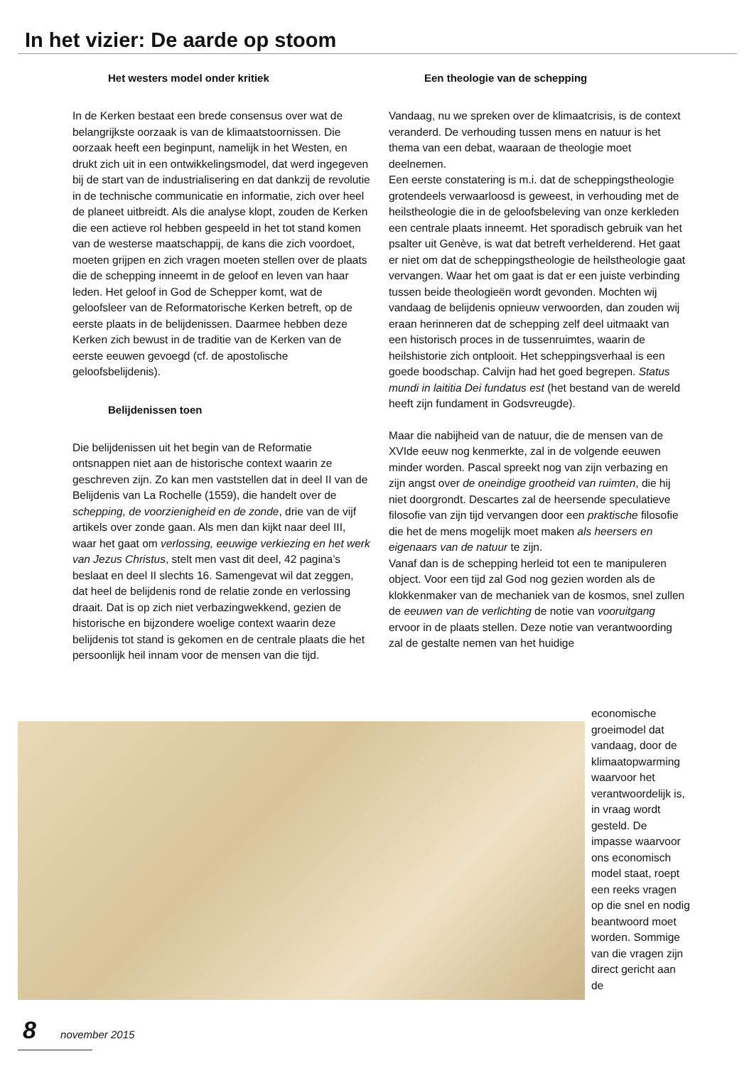In het vizier: De aarde op stoom
Het westers model onder kritiek
In de Kerken bestaat een brede consensus over wat de belangrijkste oorzaak is van de klimaatstoornissen. Die oorzaak heeft een beginpunt, namelijk in het Westen, en drukt zich uit in een ontwikkelingsmodel, dat werd ingegeven bij de start van de industrialisering en dat dankzij de revolutie in de technische communicatie en informatie, zich over heel de planeet uitbreidt. Als die analyse klopt, zouden de Kerken die een actieve rol hebben gespeeld in het tot stand komen van de westerse maatschappij, de kans die zich voordoet, moeten grijpen en zich vragen moeten stellen over de plaats die de schepping inneemt in de geloof en leven van haar leden. Het geloof in God de Schepper komt, wat de geloofsleer van de Reformatorische Kerken betreft, op de eerste plaats in de belijdenissen. Daarmee hebben deze Kerken zich bewust in de traditie van de Kerken van de eerste eeuwen gevoegd (cf. de apostolische geloofsbelijdenis).
Belijdenissen toen
Die belijdenissen uit het begin van de Reformatie ontsnappen niet aan de historische context waarin ze geschreven zijn. Zo kan men vaststellen dat in deel II van de Belijdenis van La Rochelle (1559), die handelt over de schepping, de voorzienigheid en de zonde, drie van de vijf artikels over zonde gaan. Als men dan kijkt naar deel III, waar het gaat om verlossing, eeuwige verkiezing en het werk van Jezus Christus, stelt men vast dit deel, 42 pagina’s beslaat en deel II slechts 16. Samengevat wil dat zeggen, dat heel de belijdenis rond de relatie zonde en verlossing draait. Dat is op zich niet verbazingwekkend, gezien de historische en bijzondere woelige context waarin deze belijdenis tot stand is gekomen en de centrale plaats die het persoonlijk heil innam voor de mensen van die tijd.
Een theologie van de schepping
Vandaag, nu we spreken over de klimaatcrisis, is de context veranderd. De verhouding tussen mens en natuur is het thema van een debat, waaraan de theologie moet deelnemen.
Een eerste constatering is m.i. dat de scheppingstheologie grotendeels verwaarloosd is geweest, in verhouding met de heilstheologie die in de geloofsbeleving van onze kerkleden een centrale plaats inneemt. Het sporadisch gebruik van het psalter uit Genève, is wat dat betreft verhelderend. Het gaat er niet om dat de scheppingstheologie de heilstheologie gaat vervangen. Waar het om gaat is dat er een juiste verbinding tussen beide theologieën wordt gevonden. Mochten wij vandaag de belijdenis opnieuw verwoorden, dan zouden wij eraan herinneren dat de schepping zelf deel uitmaakt van een historisch proces in de tussenruimtes, waarin de heilshistorie zich ontplooit. Het scheppingsverhaal is een goede boodschap. Calvijn had het goed begrepen. Status mundi in laititia Dei fundatus est (het bestand van de wereld heeft zijn fundament in Godsvreugde).
Maar die nabijheid van de natuur, die de mensen van de XVIde eeuw nog kenmerkte, zal in de volgende eeuwen minder worden. Pascal spreekt nog van zijn verbazing en zijn angst over de oneindige grootheid van ruimten, die hij niet doorgrondt. Descartes zal de heersende speculatieve filosofie van zijn tijd vervangen door een praktische filosofie die het de mens mogelijk moet maken als heersers en eigenaars van de natuur te zijn.
Vanaf dan is de schepping herleid tot een te manipuleren object. Voor een tijd zal God nog gezien worden als de klokkenmaker van de mechaniek van de kosmos, snel zullen de eeuwen van de verlichting de notie van vooruitgang ervoor in de plaats stellen. Deze notie van verantwoording zal de gestalte nemen van het huidige
economische groeimodel dat vandaag, door de klimaatopwarming waarvoor het verantwoordelijk is, in vraag wordt gesteld. De impasse waarvoor ons economisch model staat, roept een reeks vragen op die snel en nodig beantwoord moet worden. Sommige van die vragen zijn direct gericht aan de
8 november 2015